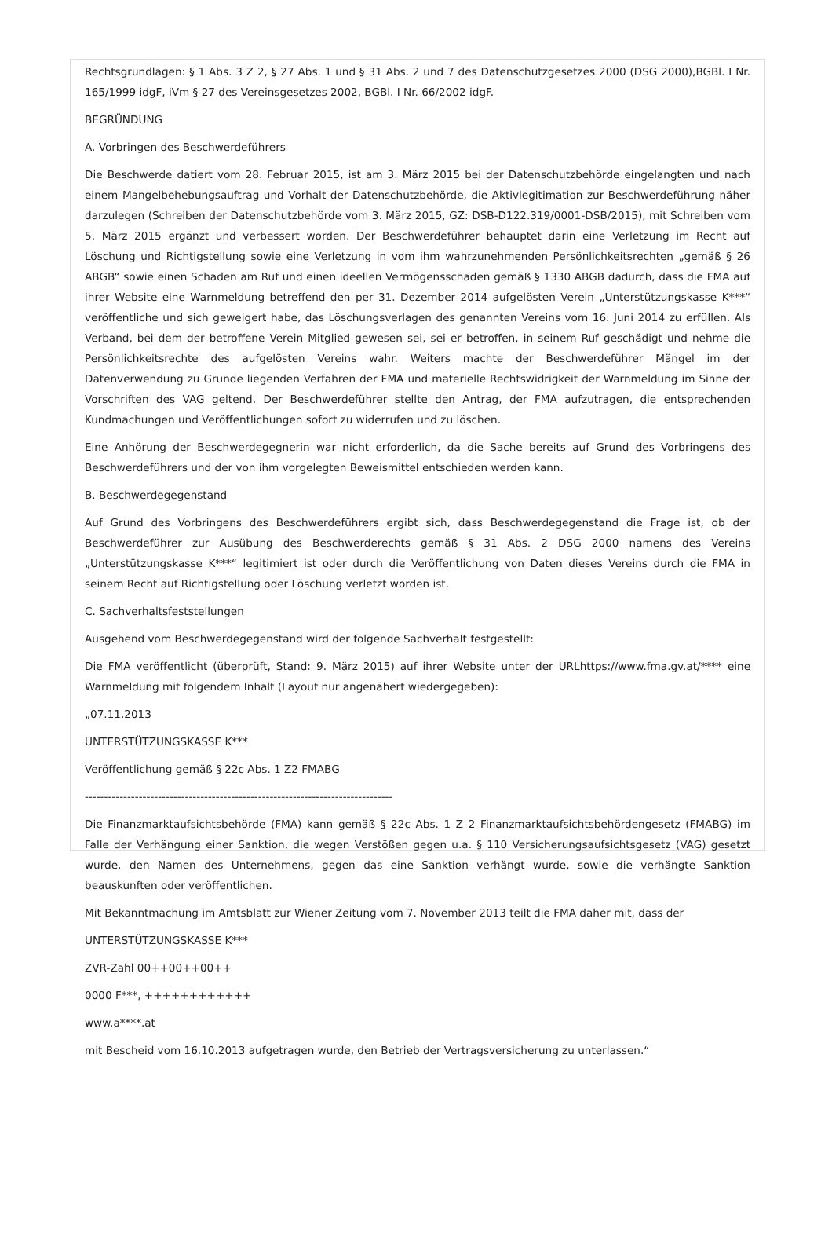Rechtsgrundlagen: § 1 Abs. 3 Z 2, § 27 Abs. 1 und § 31 Abs. 2 und 7 des Datenschutzgesetzes 2000 (DSG 2000),BGBl. I Nr. 165/1999 idgF, iVm § 27 des Vereinsgesetzes 2002, BGBl. I Nr. 66/2002 idgF.
BEGRÜNDUNG
A. Vorbringen des Beschwerdeführers
Die Beschwerde datiert vom 28. Februar 2015, ist am 3. März 2015 bei der Datenschutzbehörde eingelangten und nach einem Mangelbehebungsauftrag und Vorhalt der Datenschutzbehörde, die Aktivlegitimation zur Beschwerdeführung näher darzulegen (Schreiben der Datenschutzbehörde vom 3. März 2015, GZ: DSB-D122.319/0001-DSB/2015), mit Schreiben vom 5. März 2015 ergänzt und verbessert worden. Der Beschwerdeführer behauptet darin eine Verletzung im Recht auf Löschung und Richtigstellung sowie eine Verletzung in vom ihm wahrzunehmenden Persönlichkeitsrechten „gemäß § 26 ABGB“ sowie einen Schaden am Ruf und einen ideellen Vermögensschaden gemäß § 1330 ABGB dadurch, dass die FMA auf ihrer Website eine Warnmeldung betreffend den per 31. Dezember 2014 aufgelösten Verein „Unterstützungskasse K***“ veröffentliche und sich geweigert habe, das Löschungsverlagen des genannten Vereins vom 16. Juni 2014 zu erfüllen. Als Verband, bei dem der betroffene Verein Mitglied gewesen sei, sei er betroffen, in seinem Ruf geschädigt und nehme die Persönlichkeitsrechte des aufgelösten Vereins wahr. Weiters machte der Beschwerdeführer Mängel im der Datenverwendung zu Grunde liegenden Verfahren der FMA und materielle Rechtswidrigkeit der Warnmeldung im Sinne der Vorschriften des VAG geltend. Der Beschwerdeführer stellte den Antrag, der FMA aufzutragen, die entsprechenden Kundmachungen und Veröffentlichungen sofort zu widerrufen und zu löschen.
Eine Anhörung der Beschwerdegegnerin war nicht erforderlich, da die Sache bereits auf Grund des Vorbringens des Beschwerdeführers und der von ihm vorgelegten Beweismittel entschieden werden kann.
B. Beschwerdegegenstand
Auf Grund des Vorbringens des Beschwerdeführers ergibt sich, dass Beschwerdegegenstand die Frage ist, ob der Beschwerdeführer zur Ausübung des Beschwerderechts gemäß § 31 Abs. 2 DSG 2000 namens des Vereins „Unterstützungskasse K***“ legitimiert ist oder durch die Veröffentlichung von Daten dieses Vereins durch die FMA in seinem Recht auf Richtigstellung oder Löschung verletzt worden ist.
C. Sachverhaltsfeststellungen
Ausgehend vom Beschwerdegegenstand wird der folgende Sachverhalt festgestellt:
Die FMA veröffentlicht (überprüft, Stand: 9. März 2015) auf ihrer Website unter der URLhttps://www.fma.gv.at/**** eine Warnmeldung mit folgendem Inhalt (Layout nur angenähert wiedergegeben):
„07.11.2013
UNTERSTÜTZUNGSKASSE K***
Veröffentlichung gemäß § 22c Abs. 1 Z2 FMABG
--------------------------------------------------------------------------------
Die Finanzmarktaufsichtsbehörde (FMA) kann gemäß § 22c Abs. 1 Z 2 Finanzmarktaufsichtsbehördengesetz (FMABG) im Falle der Verhängung einer Sanktion, die wegen Verstößen gegen u.a. § 110 Versicherungsaufsichtsgesetz (VAG) gesetzt wurde, den Namen des Unternehmens, gegen das eine Sanktion verhängt wurde, sowie die verhängte Sanktion beauskunften oder veröffentlichen.
Mit Bekanntmachung im Amtsblatt zur Wiener Zeitung vom 7. November 2013 teilt die FMA daher mit, dass der
UNTERSTÜTZUNGSKASSE K***
ZVR-Zahl 00++00++00++
0000 F***, ++++++++++++
www.a****.at
mit Bescheid vom 16.10.2013 aufgetragen wurde, den Betrieb der Vertragsversicherung zu unterlassen.“